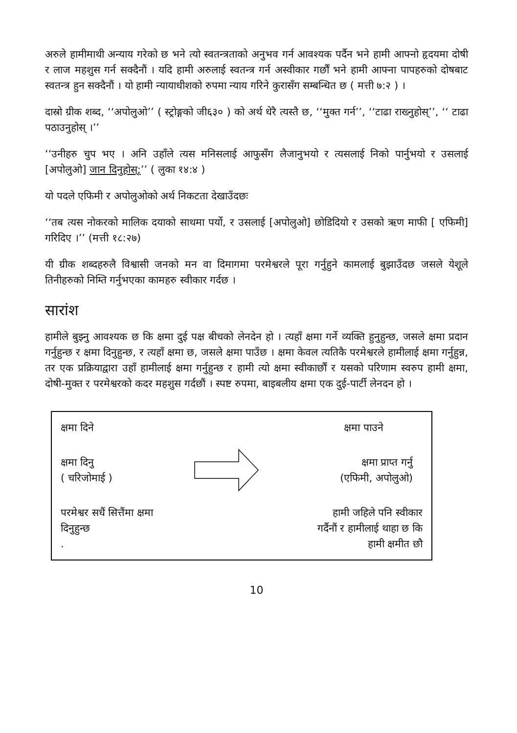अरुले हामीमाथी अन्याय गरेको छ भने त्यो स्वतन्त्रताको अनुभव गर्न आवश्यक पर्दैन भने हामी आफ्नो हृदयमा दोषी र लाज महशुस गर्न सक्दैनौं । यदि हामी अरुलाई स्वतन्त्र गर्न अस्वीकार गर्छौं भने हामी आफ्ना पापहरुको दोषबाट स्वतन्त्र हुन सक्दैनौं । यो हामी न्यायाधीशको रुपमा न्याय गरिने कुरासँग सम्बन्धित छ ( मत्ती ७:२ ) ।
दास्रो ग्रीक शब्द, ‘‘अपोलुओ’’ ( स्ट्रोङ्गको जी६३० ) को अर्थ धेरै त्यस्तै छ, ‘‘मुक्त गर्न’’, ‘‘टाढा राख्नुहोस्’’, ‘‘ टाढा पठाउनुहोस् ।’’
‘‘उनीहरु चुप भए । अनि उहाँले त्यस मनिसलाई आफुसँग लैजानुभयो र त्यसलाई निको पार्नुभयो र उसलाई [अपोलुओ] जान दिनुहोस्;’’ ( लुका १४:४ )
यो पदले एफिमी र अपोलुओको अर्थ निकटता देखाउँदछः
‘‘तब त्यस नोकरको मालिक दयाको साथमा पर्यो, र उसलाई [अपोलुओ] छोडिदियो र उसको ऋण माफी [ एफिमी] गरिदिए ।’’ (मत्ती १८:२७)
यी ग्रीक शब्दहरुलै विश्वासी जनको मन वा दिमागमा परमेश्वरले पूरा गर्नुहुने कामलाई बुझाउँदछ जसले येशूले तिनीहरुको निम्ति गर्नुभएका कामहरु स्वीकार गर्दछ ।
सारांश
हामीले बुझ्नु आवश्यक छ कि क्षमा दुई पक्ष बीचको लेनदेन हो । त्यहाँ क्षमा गर्ने व्यक्ति हुनुहुन्छ, जसले क्षमा प्रदान गर्नुहुन्छ र क्षमा दिनुहुन्छ, र त्यहाँ क्षमा छ, जसले क्षमा पाउँछ । क्षमा केवल त्यतिकै परमेश्वरले हामीलाई क्षमा गर्नुहुन्न, तर एक प्रक्रियाद्वारा उहाँ हामीलाई क्षमा गर्नुहुन्छ र हामी त्यो क्षमा स्वीकार्छौं र यसको परिणाम स्वरुप हामी क्षमा, दोषी-मुक्त र परमेश्वरको कदर महशुस गर्दछौं । स्पष्ट रुपमा, बाइबलीय क्षमा एक दुई-पार्टी लेनदन हो ।
क्षमा दिने क्षमा पाउने
क्षमा दिनु
( चरिजोमाई )
क्षमा प्राप्त गर्नु
(एफिमी, अपोलुओ)
परमेश्वर सधैं सित्तैंमा क्षमा
दिनुहुन्छ
.
हामी जहिले पनि स्वीकार
गर्दैनौं र हामीलाई थाहा छ कि
हामी क्षमीत छौ
10